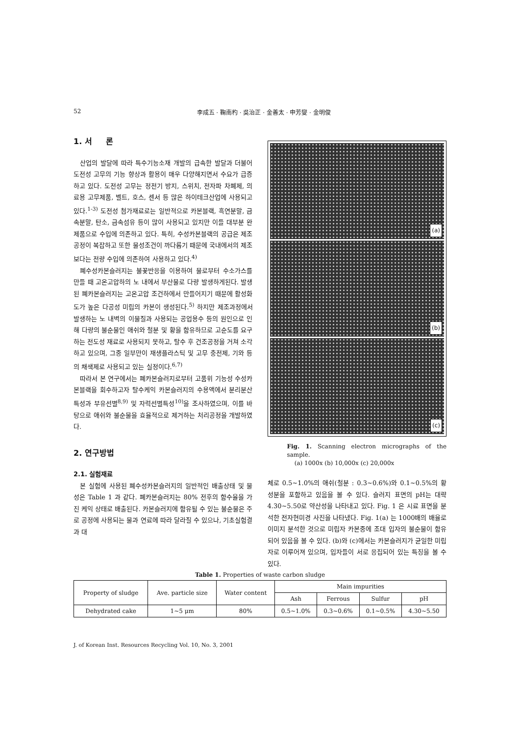52 李成五 · 鞠南杓 · 吳治正 · 金善太 · 申芳燮 · 金明俊
1. 서 론
산업의 발달에 따라 특수기능소재 개발의 급속한 발달과 더불어 도전성 고무의 기능 향상과 활용이 매우 다양해지면서 수요가 급증하고 있다. 도전성 고무는 정전기 방지, 스위치, 전자파 차폐제, 의료용 고무제품, 벨트, 호스, 센서 등 많은 하이테크산업에 사용되고 있다.<sup>1-3)</sup> 도전성 첨가재료로는 일반적으로 카본블랙, 흑연분말, 금속분말, 탄소, 금속섬유 등이 많이 사용되고 있지만 이들 대부분 완제품으로 수입에 의존하고 있다. 특히, 수성카본블랙의 공급은 제조 공정이 복잡하고 또한 물성조건이 까다롭기 때문에 국내에서의 제조보다는 전량 수입에 의존하여 사용하고 있다.<sup>4)</sup>
폐수성카본슬러지는 불꽃반응을 이용하여 물로부터 수소가스를 만들 때 고온고압하의 노 내에서 부산물로 다량 발생하게된다. 발생된 폐카본슬러지는 고온고압 조건하에서 만들어지기 때문에 활성화도가 높은 다공성 미립의 카본이 생성된다.<sup>5)</sup> 하지만 제조과정에서 발생하는 노 내벽의 이물질과 사용되는 공업용수 등의 원인으로 인해 다량의 불순물인 애쉬와 철분 및 황을 함유하므로 고순도를 요구하는 전도성 재료로 사용되지 못하고, 탈수 후 건조공정을 거쳐 소각하고 있으며, 그중 일부만이 재생플라스틱 및 고무 충전제, 기와 등의 채색제로 사용되고 있는 실정이다.<sup>6,7)</sup>
따라서 본 연구에서는 폐카본슬러지로부터 고품위 기능성 수성카본블랙을 회수하고자 탈수케익 카본슬러지의 수용액에서 분리분산특성과 부유선별<sup>8,9)</sup> 및 자력선별특성<sup>10)</sup>을 조사하였으며, 이를 바탕으로 애쉬와 불순물을 효율적으로 제거하는 처리공정을 개발하였다.
2. 연구방법
2.1. 실험재료
본 실험에 사용된 폐수성카본슬러지의 일반적인 배출상태 및 물성은 Table 1 과 같다. 폐카본슬러지는 80% 전후의 함수율을 가진 케익 상태로 배출된다. 카본슬러지에 함유될 수 있는 불순물은 주로 공정에 사용되는 물과 연료에 따라 달라질 수 있으나, 기초실험결과 대
(a)
(b)
(c)
Fig. 1. Scanning electron micrographs of the sample.
(a) 1000x (b) 10,000x (c) 20,000x
체로 0.5~1.0%의 애쉬(철분 : 0.3~0.6%)와 0.1~0.5%의 황 성분을 포함하고 있음을 볼 수 있다. 슬러지 표면의 pH는 대략 4.30~5.50로 약산성을 나타내고 있다. Fig. 1 은 시료 표면을 분석한 전자현미경 사진을 나타냈다. Fig. 1(a) 는 1000배의 배율로 이미지 분석한 것으로 미립자 카본중에 조대 입자의 불순물이 함유되어 있음을 볼 수 있다. (b)와 (c)에서는 카본슬러지가 균일한 미립자로 이루어져 있으며, 입자들이 서로 응집되어 있는 특징을 볼 수 있다.
Table 1. Properties of waste carbon sludge
| Property of sludge | Ave. particle size | Water content | Main impurities | | | |
| --- | --- | --- | --- | --- | --- | --- |
| | | | Ash | Ferrous | Sulfur | pH |
| Dehydrated cake | 1~5 μm | 80% | 0.5~1.0% | 0.3~0.6% | 0.1~0.5% | 4.30~5.50 |
J. of Korean Inst. Resources Recycling Vol. 10, No. 3, 2001